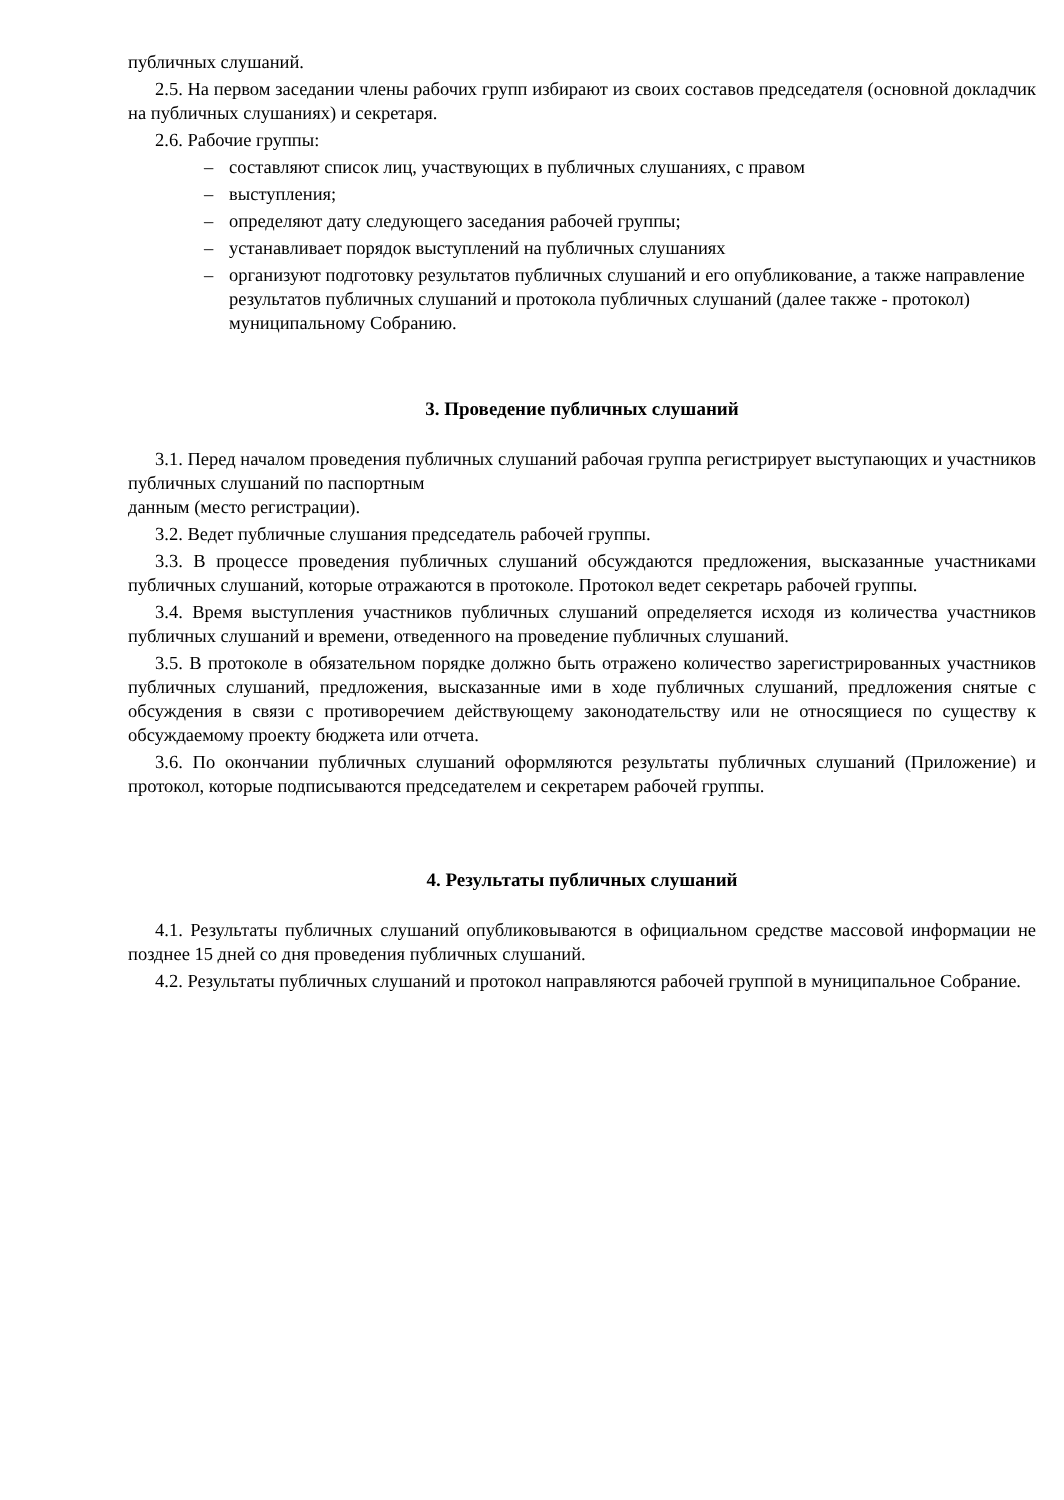публичных слушаний.
2.5. На первом заседании члены рабочих групп избирают из своих составов председателя (основной докладчик на публичных слушаниях) и секретаря.
2.6. Рабочие группы:
– составляют список лиц, участвующих в публичных слушаниях, с правом
– выступления;
– определяют дату следующего заседания рабочей группы;
– устанавливает порядок выступлений на публичных слушаниях
– организуют подготовку результатов публичных слушаний и его опубликование, а также направление результатов публичных слушаний и протокола публичных слушаний (далее также - протокол) муниципальному Собранию.
3. Проведение публичных слушаний
3.1. Перед началом проведения публичных слушаний рабочая группа регистрирует выступающих и участников публичных слушаний по паспортным
данным (место регистрации).
3.2. Ведет публичные слушания председатель рабочей группы.
3.3. В процессе проведения публичных слушаний обсуждаются предложения, высказанные участниками публичных слушаний, которые отражаются в протоколе. Протокол ведет секретарь рабочей группы.
3.4. Время выступления участников публичных слушаний определяется исходя из количества участников публичных слушаний и времени, отведенного на проведение публичных слушаний.
3.5. В протоколе в обязательном порядке должно быть отражено количество зарегистрированных участников публичных слушаний, предложения, высказанные ими в ходе публичных слушаний, предложения снятые с обсуждения в связи с противоречием действующему законодательству или не относящиеся по существу к обсуждаемому проекту бюджета или отчета.
3.6. По окончании публичных слушаний оформляются результаты публичных слушаний (Приложение) и протокол, которые подписываются председателем и секретарем рабочей группы.
4. Результаты публичных слушаний
4.1. Результаты публичных слушаний опубликовываются в официальном средстве массовой информации не позднее 15 дней со дня проведения публичных слушаний.
4.2. Результаты публичных слушаний и протокол направляются рабочей группой в муниципальное Собрание.